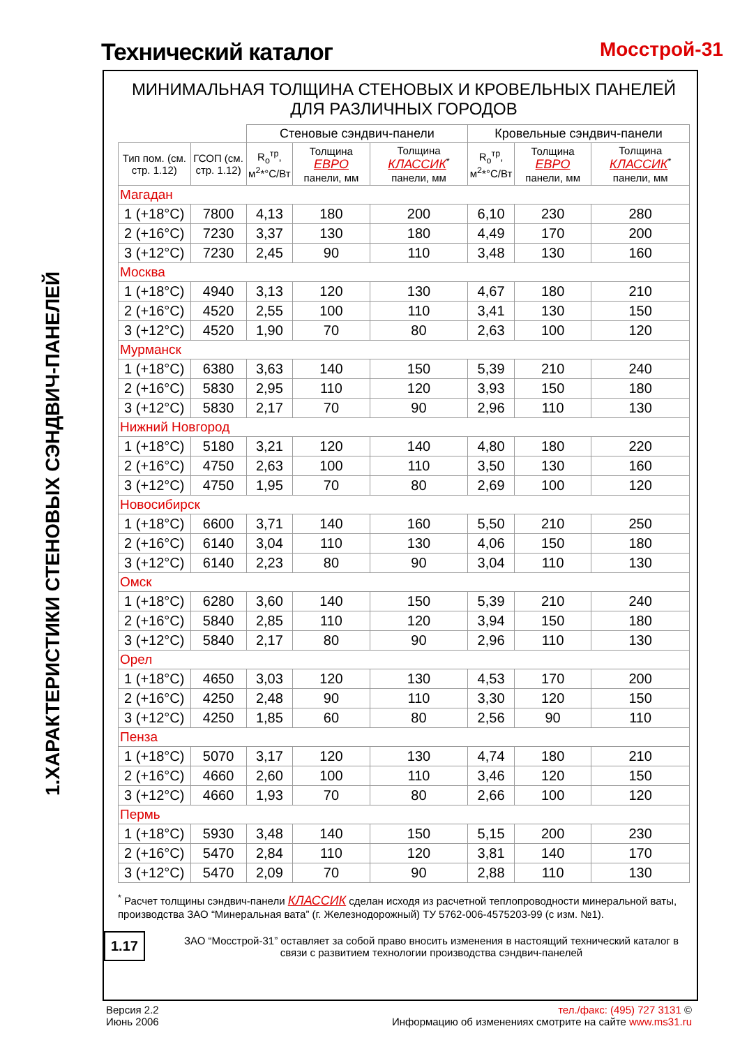Технический каталог Мосстрой-31
1.ХАРАКТЕРИСТИКИ СТЕНОВЫХ СЭНДВИЧ-ПАНЕЛЕЙ
МИНИМАЛЬНАЯ ТОЛЩИНА СТЕНОВЫХ И КРОВЕЛЬНЫХ ПАНЕЛЕЙ
ДЛЯ РАЗЛИЧНЫХ ГОРОДОВ
| | | Стеновые сэндвич-панели | | | Кровельные сэндвич-панели | | |
| --- | --- | --- | --- | --- | --- | --- | --- |
| Тип пом. (см. стр. 1.12) | ГСОП (см. стр. 1.12) | R<sub>o</sub><sup>тр</sup>, м<sup>2</sup>*°С/Вт | Толщина ЕВРО панели, мм | Толщина КЛАССИК<sup>*</sup> панели, мм | R<sub>o</sub><sup>тр</sup>, м<sup>2</sup>*°С/Вт | Толщина ЕВРО панели, мм | Толщина КЛАССИК<sup>*</sup> панели, мм |
| Магадан | | | | | | | |
| 1 (+18°С) | 7800 | 4,13 | 180 | 200 | 6,10 | 230 | 280 |
| 2 (+16°С) | 7230 | 3,37 | 130 | 180 | 4,49 | 170 | 200 |
| 3 (+12°С) | 7230 | 2,45 | 90 | 110 | 3,48 | 130 | 160 |
| Москва | | | | | | | |
| 1 (+18°С) | 4940 | 3,13 | 120 | 130 | 4,67 | 180 | 210 |
| 2 (+16°С) | 4520 | 2,55 | 100 | 110 | 3,41 | 130 | 150 |
| 3 (+12°С) | 4520 | 1,90 | 70 | 80 | 2,63 | 100 | 120 |
| Мурманск | | | | | | | |
| 1 (+18°С) | 6380 | 3,63 | 140 | 150 | 5,39 | 210 | 240 |
| 2 (+16°С) | 5830 | 2,95 | 110 | 120 | 3,93 | 150 | 180 |
| 3 (+12°С) | 5830 | 2,17 | 70 | 90 | 2,96 | 110 | 130 |
| Нижний Новгород | | | | | | | |
| 1 (+18°С) | 5180 | 3,21 | 120 | 140 | 4,80 | 180 | 220 |
| 2 (+16°С) | 4750 | 2,63 | 100 | 110 | 3,50 | 130 | 160 |
| 3 (+12°С) | 4750 | 1,95 | 70 | 80 | 2,69 | 100 | 120 |
| Новосибирск | | | | | | | |
| 1 (+18°С) | 6600 | 3,71 | 140 | 160 | 5,50 | 210 | 250 |
| 2 (+16°С) | 6140 | 3,04 | 110 | 130 | 4,06 | 150 | 180 |
| 3 (+12°С) | 6140 | 2,23 | 80 | 90 | 3,04 | 110 | 130 |
| Омск | | | | | | | |
| 1 (+18°С) | 6280 | 3,60 | 140 | 150 | 5,39 | 210 | 240 |
| 2 (+16°С) | 5840 | 2,85 | 110 | 120 | 3,94 | 150 | 180 |
| 3 (+12°С) | 5840 | 2,17 | 80 | 90 | 2,96 | 110 | 130 |
| Орел | | | | | | | |
| 1 (+18°С) | 4650 | 3,03 | 120 | 130 | 4,53 | 170 | 200 |
| 2 (+16°С) | 4250 | 2,48 | 90 | 110 | 3,30 | 120 | 150 |
| 3 (+12°С) | 4250 | 1,85 | 60 | 80 | 2,56 | 90 | 110 |
| Пенза | | | | | | | |
| 1 (+18°С) | 5070 | 3,17 | 120 | 130 | 4,74 | 180 | 210 |
| 2 (+16°С) | 4660 | 2,60 | 100 | 110 | 3,46 | 120 | 150 |
| 3 (+12°С) | 4660 | 1,93 | 70 | 80 | 2,66 | 100 | 120 |
| Пермь | | | | | | | |
| 1 (+18°С) | 5930 | 3,48 | 140 | 150 | 5,15 | 200 | 230 |
| 2 (+16°С) | 5470 | 2,84 | 110 | 120 | 3,81 | 140 | 170 |
| 3 (+12°С) | 5470 | 2,09 | 70 | 90 | 2,88 | 110 | 130 |
<sup>*</sup> Расчет толщины сэндвич-панели КЛАССИК сделан исходя из расчетной теплопроводности минеральной ваты, производства ЗАО “Минеральная вата” (г. Железнодорожный) ТУ 5762-006-4575203-99 (с изм. №1).
1.17
ЗАО “Мосстрой-31” оставляет за собой право вносить изменения в настоящий технический каталог в связи с развитием технологии производства сэндвич-панелей
Версия 2.2
Июнь 2006
тел./факс: (495) 727 3131 ©
Информацию об изменениях смотрите на сайте www.ms31.ru